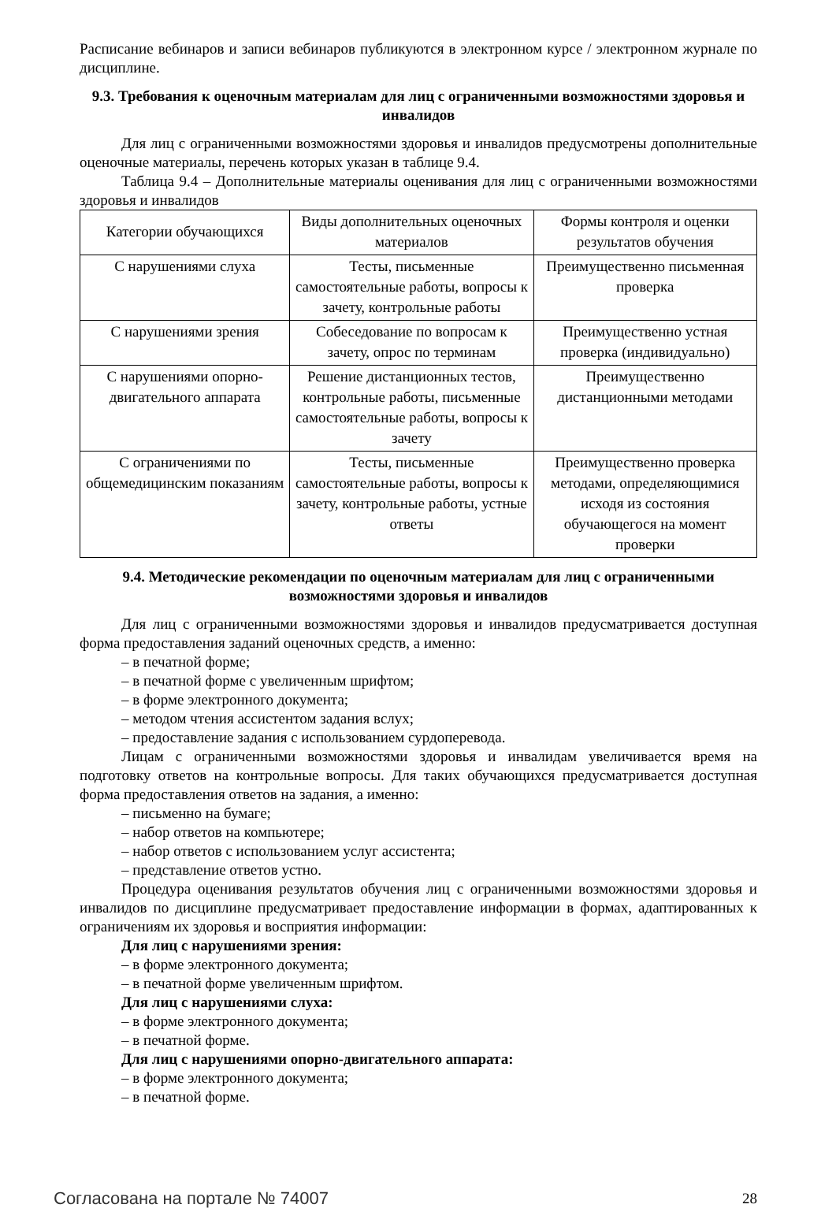Расписание вебинаров и записи вебинаров публикуются в электронном курсе / электронном журнале по дисциплине.
9.3. Требования к оценочным материалам для лиц с ограниченными возможностями здоровья и инвалидов
Для лиц с ограниченными возможностями здоровья и инвалидов предусмотрены дополнительные оценочные материалы, перечень которых указан в таблице 9.4.
Таблица 9.4 – Дополнительные материалы оценивания для лиц с ограниченными возможностями здоровья и инвалидов
| Категории обучающихся | Виды дополнительных оценочных материалов | Формы контроля и оценки результатов обучения |
| С нарушениями слуха | Тесты, письменные самостоятельные работы, вопросы к зачету, контрольные работы | Преимущественно письменная проверка |
| С нарушениями зрения | Собеседование по вопросам к зачету, опрос по терминам | Преимущественно устная проверка (индивидуально) |
| С нарушениями опорно-двигательного аппарата | Решение дистанционных тестов, контрольные работы, письменные самостоятельные работы, вопросы к зачету | Преимущественно дистанционными методами |
| С ограничениями по общемедицинским показаниям | Тесты, письменные самостоятельные работы, вопросы к зачету, контрольные работы, устные ответы | Преимущественно проверка методами, определяющимися исходя из состояния обучающегося на момент проверки |
9.4. Методические рекомендации по оценочным материалам для лиц с ограниченными возможностями здоровья и инвалидов
Для лиц с ограниченными возможностями здоровья и инвалидов предусматривается доступная форма предоставления заданий оценочных средств, а именно:
– в печатной форме;
– в печатной форме с увеличенным шрифтом;
– в форме электронного документа;
– методом чтения ассистентом задания вслух;
– предоставление задания с использованием сурдоперевода.
Лицам с ограниченными возможностями здоровья и инвалидам увеличивается время на подготовку ответов на контрольные вопросы. Для таких обучающихся предусматривается доступная форма предоставления ответов на задания, а именно:
– письменно на бумаге;
– набор ответов на компьютере;
– набор ответов с использованием услуг ассистента;
– представление ответов устно.
Процедура оценивания результатов обучения лиц с ограниченными возможностями здоровья и инвалидов по дисциплине предусматривает предоставление информации в формах, адаптированных к ограничениям их здоровья и восприятия информации:
Для лиц с нарушениями зрения:
– в форме электронного документа;
– в печатной форме увеличенным шрифтом.
Для лиц с нарушениями слуха:
– в форме электронного документа;
– в печатной форме.
Для лиц с нарушениями опорно-двигательного аппарата:
– в форме электронного документа;
– в печатной форме.
Согласована на портале № 74007 28